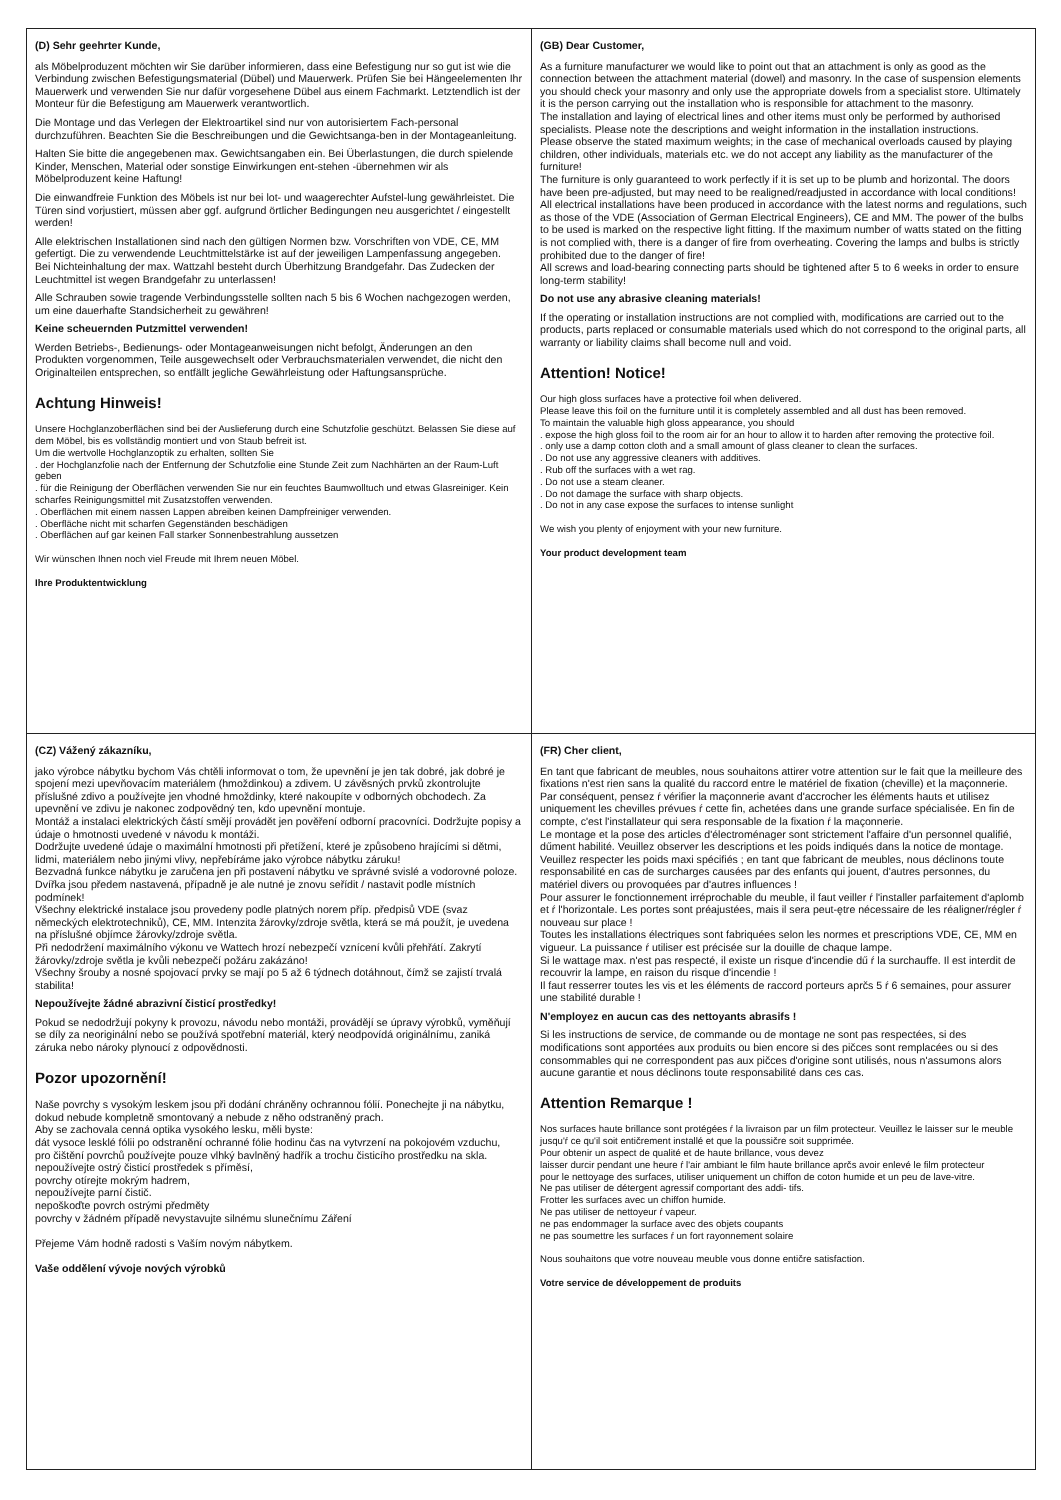(D) Sehr geehrter Kunde,
als Möbelproduzent möchten wir Sie darüber informieren, dass eine Befestigung nur so gut ist wie die Verbindung zwischen Befestigungsmaterial (Dübel) und Mauerwerk. Prüfen Sie bei Hängeelementen Ihr Mauerwerk und verwenden Sie nur dafür vorgesehene Dübel aus einem Fachmarkt. Letztendlich ist der Monteur für die Befestigung am Mauerwerk verantwortlich.
Die Montage und das Verlegen der Elektroartikel sind nur von autorisiertem Fach-personal durchzuführen. Beachten Sie die Beschreibungen und die Gewichtsanga-ben in der Montageanleitung.
Halten Sie bitte die angegebenen max. Gewichtsangaben ein. Bei Überlastungen, die durch spielende Kinder, Menschen, Material oder sonstige Einwirkungen ent-stehen -übernehmen wir als Möbelproduzent keine Haftung!
Die einwandfreie Funktion des Möbels ist nur bei lot- und waagerechter Aufstel-lung gewährleistet. Die Türen sind vorjustiert, müssen aber ggf. aufgrund örtlicher Bedingungen neu ausgerichtet / eingestellt werden!
Alle elektrischen Installationen sind nach den gültigen Normen bzw. Vorschriften von VDE, CE, MM gefertigt. Die zu verwendende Leuchtmittelstärke ist auf der jeweiligen Lampenfassung angegeben.
Bei Nichteinhaltung der max. Wattzahl besteht durch Überhitzung Brandgefahr. Das Zudecken der Leuchtmittel ist wegen Brandgefahr zu unterlassen!
Alle Schrauben sowie tragende Verbindungsstelle sollten nach 5 bis 6 Wochen nachgezogen werden, um eine dauerhafte Standsicherheit zu gewähren!
Keine scheuernden Putzmittel verwenden!
Werden Betriebs-, Bedienungs- oder Montageanweisungen nicht befolgt, Änderungen an den Produkten vorgenommen, Teile ausgewechselt oder Verbrauchsmaterialen verwendet, die nicht den Originalteilen entsprechen, so entfällt jegliche Gewährleistung oder Haftungsansprüche.
Achtung Hinweis!
Unsere Hochglanzoberflächen sind bei der Auslieferung durch eine Schutzfolie geschützt. Belassen Sie diese auf dem Möbel, bis es vollständig montiert und von Staub befreit ist.
Um die wertvolle Hochglanzoptik zu erhalten, sollten Sie
. der Hochglanzfolie nach der Entfernung der Schutzfolie eine Stunde Zeit zum Nachhärten an der Raum-Luft geben
. für die Reinigung der Oberflächen verwenden Sie nur ein feuchtes Baumwolltuch und etwas Glasreiniger. Kein scharfes Reinigungsmittel mit Zusatzstoffen verwenden.
. Oberflächen mit einem nassen Lappen abreiben keinen Dampfreiniger verwenden.
. Oberfläche nicht mit scharfen Gegenständen beschädigen
. Oberflächen auf gar keinen Fall starker Sonnenbestrahlung aussetzen
Wir wünschen Ihnen noch viel Freude mit Ihrem neuen Möbel.
Ihre Produktentwicklung
(GB) Dear Customer,
As a furniture manufacturer we would like to point out that an attachment is only as good as the connection between the attachment material (dowel) and masonry. In the case of suspension elements you should check your masonry and only use the appropriate dowels from a specialist store. Ultimately it is the person carrying out the installation who is responsible for attachment to the masonry.
The installation and laying of electrical lines and other items must only be performed by authorised specialists. Please note the descriptions and weight information in the installation instructions.
Please observe the stated maximum weights; in the case of mechanical overloads caused by playing children, other individuals, materials etc. we do not accept any liability as the manufacturer of the furniture!
The furniture is only guaranteed to work perfectly if it is set up to be plumb and horizontal. The doors have been pre-adjusted, but may need to be realigned/readjusted in accordance with local conditions!
All electrical installations have been produced in accordance with the latest norms and regulations, such as those of the VDE (Association of German Electrical Engineers), CE and MM. The power of the bulbs to be used is marked on the respective light fitting. If the maximum number of watts stated on the fitting is not complied with, there is a danger of fire from overheating. Covering the lamps and bulbs is strictly prohibited due to the danger of fire!
All screws and load-bearing connecting parts should be tightened after 5 to 6 weeks in order to ensure long-term stability!
Do not use any abrasive cleaning materials!
If the operating or installation instructions are not complied with, modifications are carried out to the products, parts replaced or consumable materials used which do not correspond to the original parts, all warranty or liability claims shall become null and void.
Attention! Notice!
Our high gloss surfaces have a protective foil when delivered.
Please leave this foil on the furniture until it is completely assembled and all dust has been removed.
To maintain the valuable high gloss appearance, you should
. expose the high gloss foil to the room air for an hour to allow it to harden after removing the protective foil.
. only use a damp cotton cloth and a small amount of glass cleaner to clean the surfaces.
. Do not use any aggressive cleaners with additives.
. Rub off the surfaces with a wet rag.
. Do not use a steam cleaner.
. Do not damage the surface with sharp objects.
. Do not in any case expose the surfaces to intense sunlight
We wish you plenty of enjoyment with your new furniture.
Your product development team
(CZ) Vážený zákazníku,
jako výrobce nábytku bychom Vás chtěli informovat o tom, že upevnění je jen tak dobré, jak dobré je spojení mezi upevňovacím materiálem (hmoždinkou) a zdivem. U závěsných prvků zkontrolujte příslušné zdivo a používejte jen vhodné hmoždinky, které nakoupíte v odborných obchodech. Za upevnění ve zdivu je nakonec zodpovědný ten, kdo upevnění montuje.
Montáž a instalaci elektrických částí smějí provádět jen pověření odborní pracovníci. Dodržujte popisy a údaje o hmotnosti uvedené v návodu k montáži.
Dodržujte uvedené údaje o maximální hmotnosti při přetížení, které je způsobeno hrajícími si dětmi, lidmi, materiálem nebo jinými vlivy, nepřebíráme jako výrobce nábytku záruku!
Bezvadná funkce nábytku je zaručena jen při postavení nábytku ve správné svislé a vodorovné poloze. Dvířka jsou předem nastavená, případně je ale nutné je znovu seřídit / nastavit podle místních podmínek!
Všechny elektrické instalace jsou provedeny podle platných norem příp. předpisů VDE (svaz německých elektrotechniků), CE, MM. Intenzita žárovky/zdroje světla, která se má použít, je uvedena na příslušné objímce žárovky/zdroje světla.
Při nedodržení maximálního výkonu ve Wattech hrozí nebezpečí vznícení kvůli přehřátí. Zakrytí žárovky/zdroje světla je kvůli nebezpečí požáru zakázáno!
Všechny šrouby a nosné spojovací prvky se mají po 5 až 6 týdnech dotáhnout, čímž se zajistí trvalá stabilita!
Nepoužívejte žádné abrazivní čisticí prostředky!
Pokud se nedodržují pokyny k provozu, návodu nebo montáži, provádějí se úpravy výrobků, vyměňují se díly za neoriginální nebo se používá spotřební materiál, který neodpovídá originálnímu, zaniká záruka nebo nároky plynoucí z odpovědnosti.
Pozor upozornění!
Naše povrchy s vysokým leskem jsou při dodání chráněny ochrannou fólií. Ponechejte ji na nábytku, dokud nebude kompletně smontovaný a nebude z něho odstraněný prach.
Aby se zachovala cenná optika vysokého lesku, měli byste:
dát vysoce lesklé fólii po odstranění ochranné fólie hodinu čas na vytvrzení na pokojovém vzduchu,
pro čištění povrchů používejte pouze vlhký bavlněný hadřík a trochu čisticího prostředku na skla.
nepoužívejte ostrý čisticí prostředek s příměsí,
povrchy otírejte mokrým hadrem,
nepoužívejte parní čistič.
nepoškoďte povrch ostrými předměty
povrchy v žádném případě nevystavujte silnému slunečnímu Záření
Přejeme Vám hodně radosti s Vaším novým nábytkem.
Vaše oddělení vývoje nových výrobků
(FR) Cher client,
En tant que fabricant de meubles, nous souhaitons attirer votre attention sur le fait que la meilleure des fixations n'est rien sans la qualité du raccord entre le matériel de fixation (cheville) et la maçonnerie. Par conséquent, pensez ŕ vérifier la maçonnerie avant d'accrocher les éléments hauts et utilisez uniquement les chevilles prévues ŕ cette fin, achetées dans une grande surface spécialisée. En fin de compte, c'est l'installateur qui sera responsable de la fixation ŕ la maçonnerie.
Le montage et la pose des articles d'électroménager sont strictement l'affaire d'un personnel qualifié, dűment habilité. Veuillez observer les descriptions et les poids indiqués dans la notice de montage.
Veuillez respecter les poids maxi spécifiés ; en tant que fabricant de meubles, nous déclinons toute responsabilité en cas de surcharges causées par des enfants qui jouent, d'autres personnes, du matériel divers ou provoquées par d'autres influences !
Pour assurer le fonctionnement irréprochable du meuble, il faut veiller ŕ l'installer parfaitement d'aplomb et ŕ l'horizontale. Les portes sont préajustées, mais il sera peut-ętre nécessaire de les réaligner/régler ŕ nouveau sur place !
Toutes les installations électriques sont fabriquées selon les normes et prescriptions VDE, CE, MM en vigueur. La puissance ŕ utiliser est précisée sur la douille de chaque lampe.
Si le wattage max. n'est pas respecté, il existe un risque d'incendie dű ŕ la surchauffe. Il est interdit de recouvrir la lampe, en raison du risque d'incendie !
Il faut resserrer toutes les vis et les éléments de raccord porteurs aprčs 5 ŕ 6 semaines, pour assurer une stabilité durable !
N'employez en aucun cas des nettoyants abrasifs !
Si les instructions de service, de commande ou de montage ne sont pas respectées, si des modifications sont apportées aux produits ou bien encore si des pičces sont remplacées ou si des consommables qui ne correspondent pas aux pičces d'origine sont utilisés, nous n'assumons alors aucune garantie et nous déclinons toute responsabilité dans ces cas.
Attention Remarque !
Nos surfaces haute brillance sont protégées ŕ la livraison par un film protecteur. Veuillez le laisser sur le meuble jusqu'ŕ ce qu'il soit entičrement installé et que la poussičre soit supprimée.
Pour obtenir un aspect de qualité et de haute brillance, vous devez
laisser durcir pendant une heure ŕ l'air ambiant le film haute brillance aprčs avoir enlevé le film protecteur
pour le nettoyage des surfaces, utiliser uniquement un chiffon de coton humide et un peu de lave-vitre.
Ne pas utiliser de détergent agressif comportant des addi- tifs.
Frotter les surfaces avec un chiffon humide.
Ne pas utiliser de nettoyeur ŕ vapeur.
ne pas endommager la surface avec des objets coupants
ne pas soumettre les surfaces ŕ un fort rayonnement solaire
Nous souhaitons que votre nouveau meuble vous donne entičre satisfaction.
Votre service de développement de produits